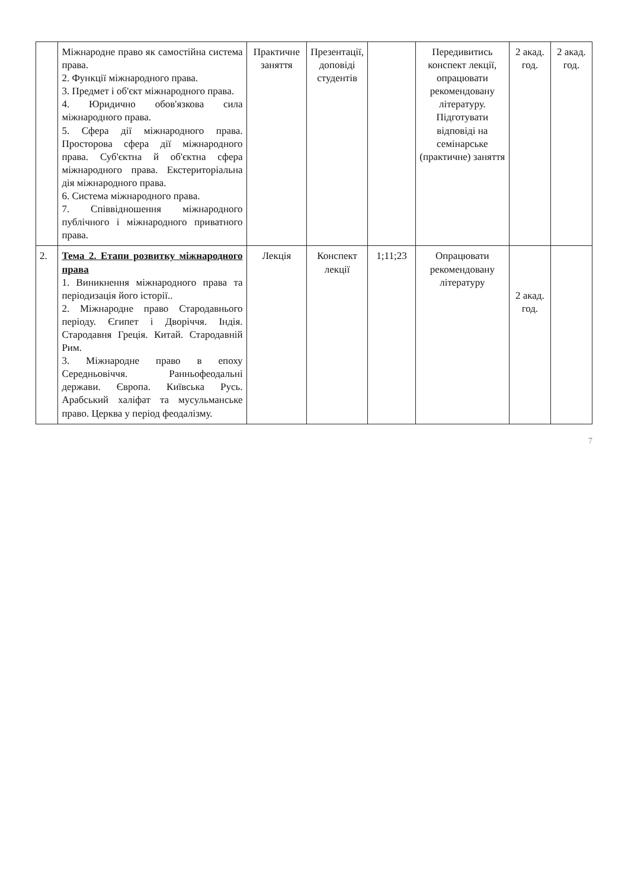| | Міжнародне право як самостійна система права. 2. Функції міжнародного права. 3. Предмет і об'єкт міжнародного права. 4. Юридично обов'язкова сила міжнародного права. 5. Сфера дії міжнародного права. Просторова сфера дії міжнародного права. Суб'єктна й об'єктна сфера міжнародного права. Екстериторіальна дія міжнародного права. 6. Система міжнародного права. 7. Співвідношення міжнародного публічного і міжнародного приватного права. | Практичне заняття | Презентації, доповіді студентів | | Передивитись конспект лекції, опрацювати рекомендовану літературу. Підготувати відповіді на семінарське (практичне) заняття | 2 акад. год. | 2 акад. год. |
| 2. | Тема 2. Етапи розвитку міжнародного права 1. Виникнення міжнародного права та періодизація його історії.. 2. Міжнародне право Стародавнього періоду. Єгипет і Дворіччя. Індія. Стародавня Греція. Китай. Стародавній Рим. 3. Міжнародне право в епоху Середньовіччя. Ранньофеодальні держави. Європа. Київська Русь. Арабський халіфат та мусульманське право. Церква у період феодалізму. | Лекція | Конспект лекції | 1;11;23 | Опрацювати рекомендовану літературу | 2 акад. год. | |
7